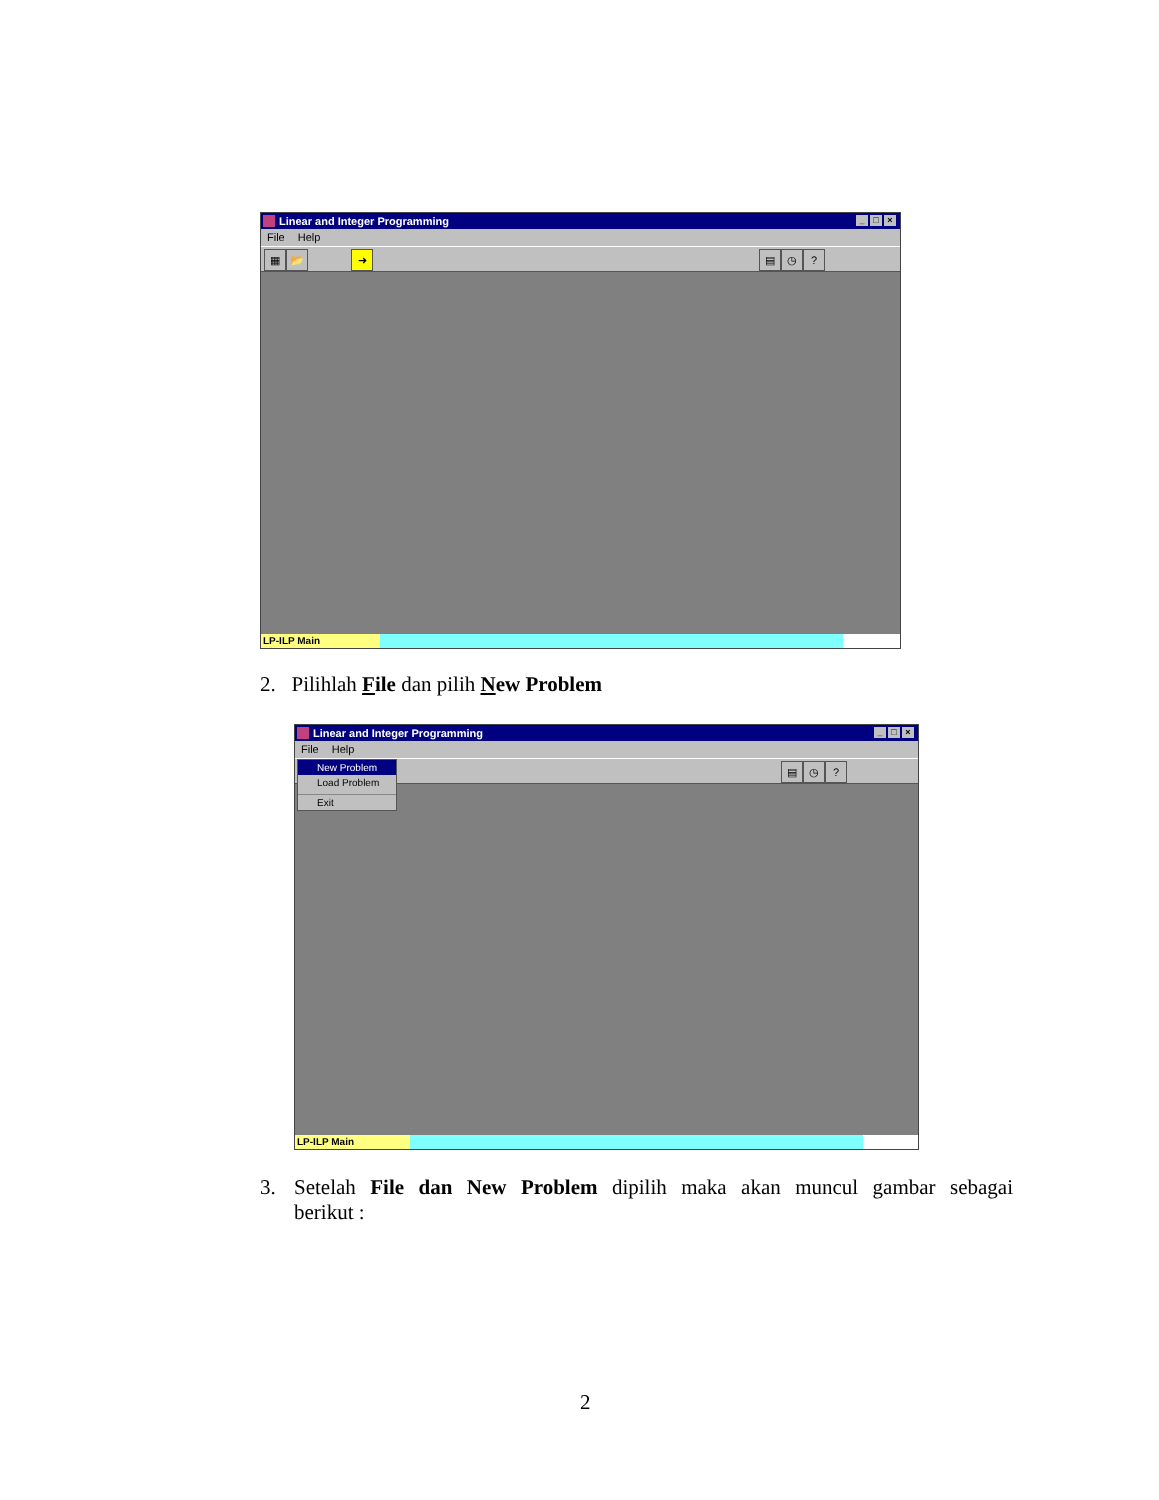Linear and Integer Programming _ □ ×
File Help
▦ 📂 ➜ ▤ ◷?
LP-ILP Main
2. Pilihlah File dan pilih New Problem
Linear and Integer Programming _ □ ×
File Help
▤ ◷?
New Problem
Load Problem
Exit
LP-ILP Main
3. Setelah File dan New Problem dipilih maka akan muncul gambar sebagai
berikut :
2